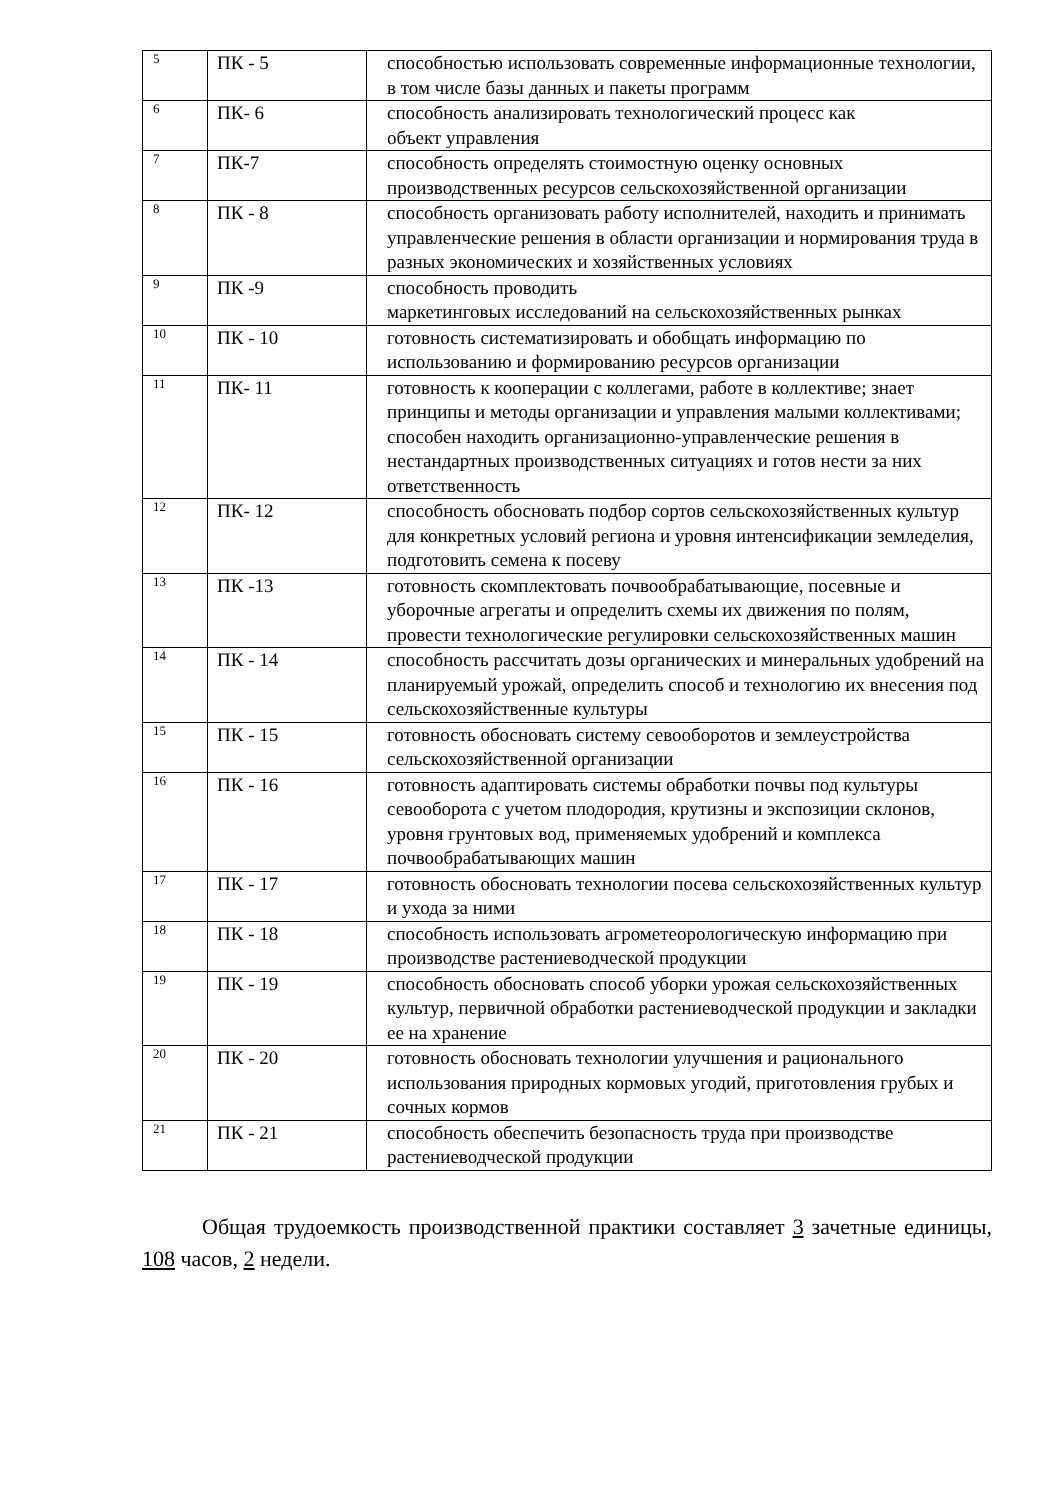| 5 | ПК - 5 | способностью использовать современные информационные технологии, в том числе базы данных и пакеты программ |
| 6 | ПК- 6 | способность анализировать технологический процесс как объект управления |
| 7 | ПК-7 | способность определять стоимостную оценку основных производственных ресурсов сельскохозяйственной организации |
| 8 | ПК - 8 | способность организовать работу исполнителей, находить и принимать управленческие решения в области организации и нормирования труда в разных экономических и хозяйственных условиях |
| 9 | ПК -9 | способность проводить маркетинговых исследований на сельскохозяйственных рынках |
| 10 | ПК - 10 | готовность систематизировать и обобщать информацию по использованию и формированию ресурсов организации |
| 11 | ПК- 11 | готовность к кооперации с коллегами, работе в коллективе; знает принципы и методы организации и управления малыми коллективами; способен находить организационно-управленческие решения в нестандартных производственных ситуациях и готов нести за них ответственность |
| 12 | ПК- 12 | способность обосновать подбор сортов сельскохозяйственных культур для конкретных условий региона и уровня интенсификации земледелия, подготовить семена к посеву |
| 13 | ПК -13 | готовность скомплектовать почвообрабатывающие, посевные и уборочные агрегаты и определить схемы их движения по полям, провести технологические регулировки сельскохозяйственных машин |
| 14 | ПК - 14 | способность рассчитать дозы органических и минеральных удобрений на планируемый урожай, определить способ и технологию их внесения под сельскохозяйственные культуры |
| 15 | ПК - 15 | готовность обосновать систему севооборотов и землеустройства сельскохозяйственной организации |
| 16 | ПК - 16 | готовность адаптировать системы обработки почвы под культуры севооборота с учетом плодородия, крутизны и экспозиции склонов, уровня грунтовых вод, применяемых удобрений и комплекса почвообрабатывающих машин |
| 17 | ПК - 17 | готовность обосновать технологии посева сельскохозяйственных культур и ухода за ними |
| 18 | ПК - 18 | способность использовать агрометеорологическую информацию при производстве растениеводческой продукции |
| 19 | ПК - 19 | способность обосновать способ уборки урожая сельскохозяйственных культур, первичной обработки растениеводческой продукции и закладки ее на хранение |
| 20 | ПК - 20 | готовность обосновать технологии улучшения и рационального использования природных кормовых угодий, приготовления грубых и сочных кормов |
| 21 | ПК - 21 | способность обеспечить безопасность труда при производстве растениеводческой продукции |
Общая трудоемкость производственной практики составляет 3 зачетные единицы, 108 часов, 2 недели.